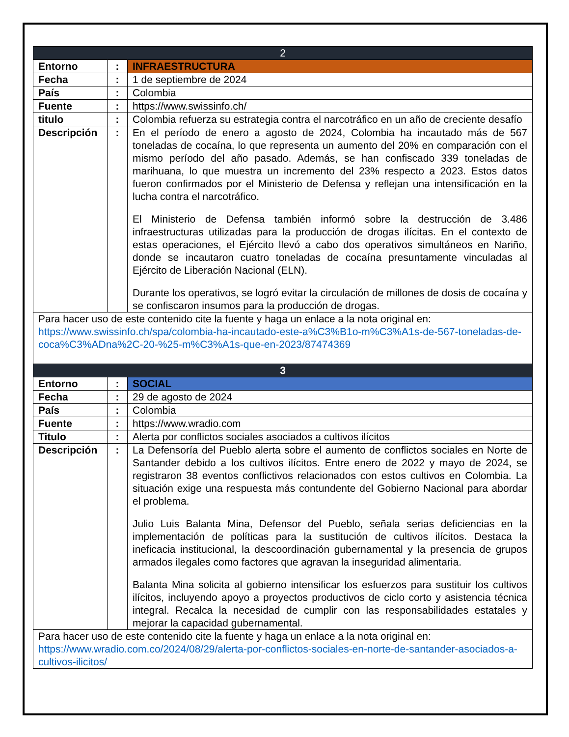| 2 | | |
| --- | --- | --- |
| Entorno | : | INFRAESTRUCTURA |
| Fecha | : | 1 de septiembre de 2024 |
| País | : | Colombia |
| Fuente | : | https://www.swissinfo.ch/ |
| titulo | : | Colombia refuerza su estrategia contra el narcotráfico en un año de creciente desafío |
| Descripción | : | En el período de enero a agosto de 2024, Colombia ha incautado más de 567 toneladas de cocaína, lo que representa un aumento del 20% en comparación con el mismo período del año pasado. Además, se han confiscado 339 toneladas de marihuana, lo que muestra un incremento del 23% respecto a 2023. Estos datos fueron confirmados por el Ministerio de Defensa y reflejan una intensificación en la lucha contra el narcotráfico. El Ministerio de Defensa también informó sobre la destrucción de 3.486 infraestructuras utilizadas para la producción de drogas ilícitas. En el contexto de estas operaciones, el Ejército llevó a cabo dos operativos simultáneos en Nariño, donde se incautaron cuatro toneladas de cocaína presuntamente vinculadas al Ejército de Liberación Nacional (ELN). Durante los operativos, se logró evitar la circulación de millones de dosis de cocaína y se confiscaron insumos para la producción de drogas. |
| Para hacer uso de este contenido cite la fuente y haga un enlace a la nota original en: https://www.swissinfo.ch/spa/colombia-ha-incautado-este-a%C3%B1o-m%C3%A1s-de-567-toneladas-de-coca%C3%ADna%2C-20-%25-m%C3%A1s-que-en-2023/87474369 | | |
| 3 | | |
| Entorno | : | SOCIAL |
| Fecha | : | 29 de agosto de 2024 |
| País | : | Colombia |
| Fuente | : | https://www.wradio.com |
| Titulo | : | Alerta por conflictos sociales asociados a cultivos ilícitos |
| Descripción | : | La Defensoría del Pueblo alerta sobre el aumento de conflictos sociales en Norte de Santander debido a los cultivos ilícitos. Entre enero de 2022 y mayo de 2024, se registraron 38 eventos conflictivos relacionados con estos cultivos en Colombia. La situación exige una respuesta más contundente del Gobierno Nacional para abordar el problema. Julio Luis Balanta Mina, Defensor del Pueblo, señala serias deficiencias en la implementación de políticas para la sustitución de cultivos ilícitos. Destaca la ineficacia institucional, la descoordinación gubernamental y la presencia de grupos armados ilegales como factores que agravan la inseguridad alimentaria. Balanta Mina solicita al gobierno intensificar los esfuerzos para sustituir los cultivos ilícitos, incluyendo apoyo a proyectos productivos de ciclo corto y asistencia técnica integral. Recalca la necesidad de cumplir con las responsabilidades estatales y mejorar la capacidad gubernamental. |
| Para hacer uso de este contenido cite la fuente y haga un enlace a la nota original en: https://www.wradio.com.co/2024/08/29/alerta-por-conflictos-sociales-en-norte-de-santander-asociados-a-cultivos-ilicitos/ | | |